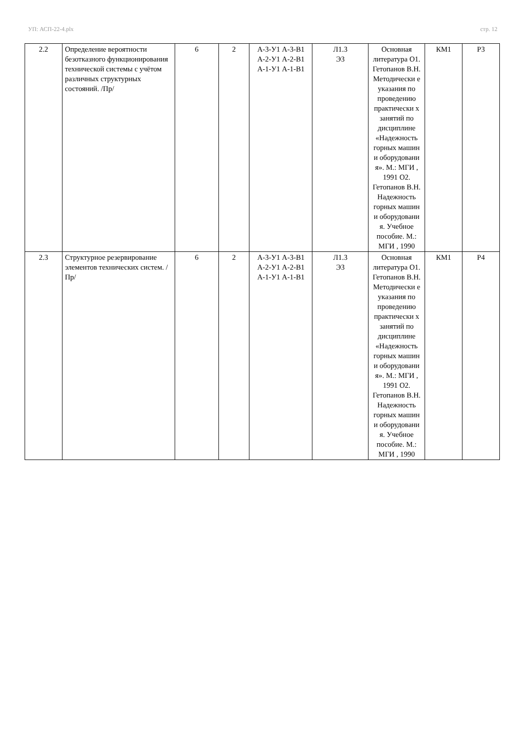УП: АСП-22-4.plx стр. 12
| 2.2 | Определение вероятности безотказного функционирования технической системы с учётом различных структурных состояний. /Пр/ | 6 | 2 | А-3-У1 А-3-В1 А-2-У1 А-2-В1 А-1-У1 А-1-В1 | Л1.3 Э3 | Основная литература О1. Гетопанов В.Н. Методически е указания по проведению практически х занятий по дисциплине «Надежность горных машин и оборудовани я». М.: МГИ , 1991 О2. Гетопанов В.Н. Надежность горных машин и оборудовани я. Учебное пособие. М.: МГИ , 1990 | КМ1 | Р3 |
| 2.3 | Структурное резервирование элементов технических систем. /Пр/ | 6 | 2 | А-3-У1 А-3-В1 А-2-У1 А-2-В1 А-1-У1 А-1-В1 | Л1.3 Э3 | Основная литература О1. Гетопанов В.Н. Методически е указания по проведению практически х занятий по дисциплине «Надежность горных машин и оборудовани я». М.: МГИ , 1991 О2. Гетопанов В.Н. Надежность горных машин и оборудовани я. Учебное пособие. М.: МГИ , 1990 | КМ1 | Р4 |